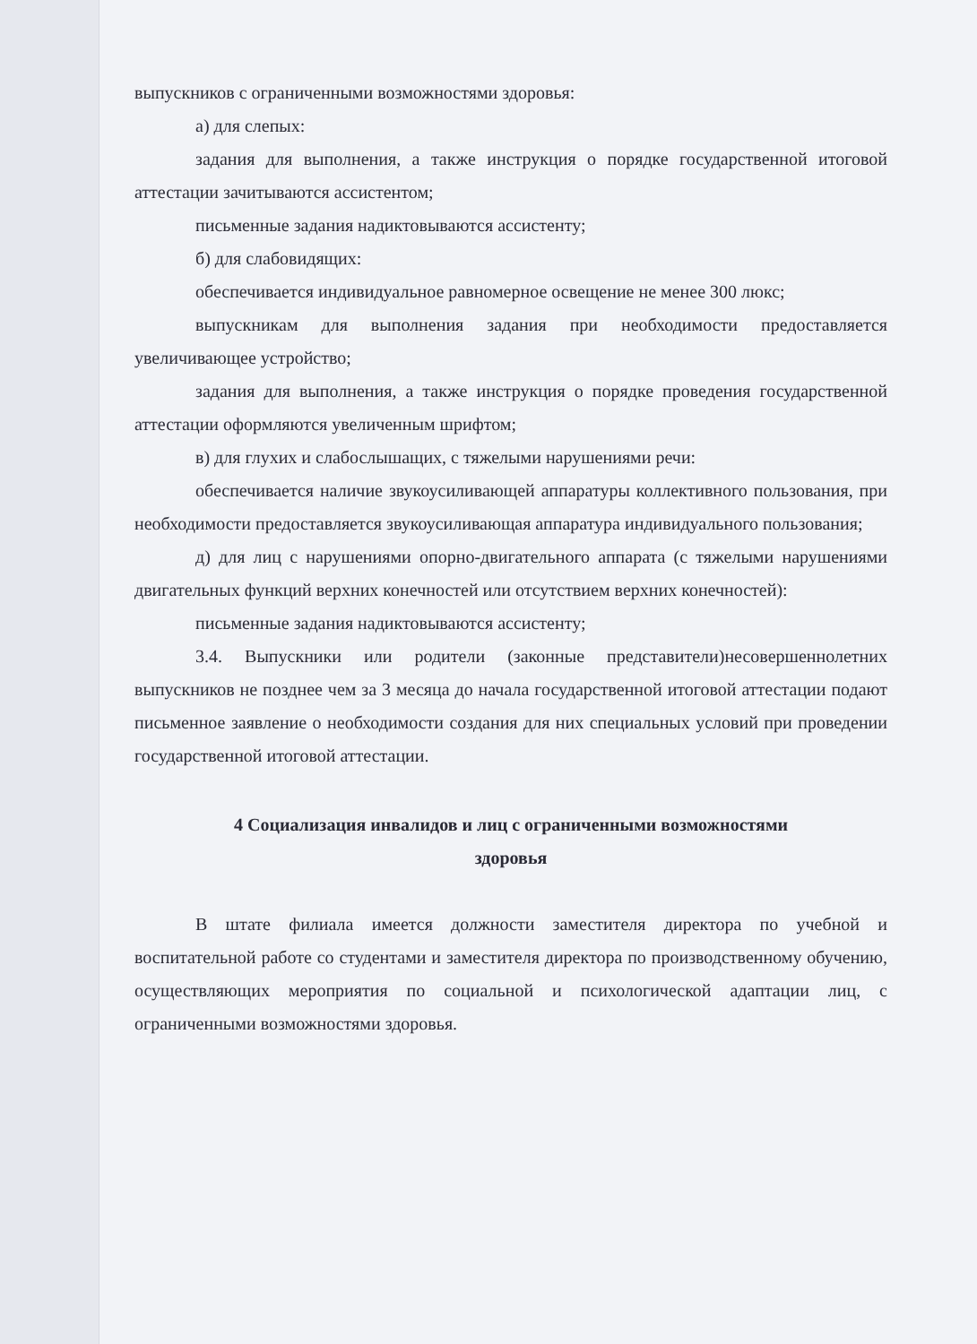выпускников с ограниченными возможностями здоровья:
а) для слепых:
задания для выполнения, а также инструкция о порядке государственной итоговой аттестации зачитываются ассистентом;
письменные задания надиктовываются ассистенту;
б) для слабовидящих:
обеспечивается индивидуальное равномерное освещение не менее 300 люкс;
выпускникам для выполнения задания при необходимости предоставляется увеличивающее устройство;
задания для выполнения, а также инструкция о порядке проведения государственной аттестации оформляются увеличенным шрифтом;
в) для глухих и слабослышащих, с тяжелыми нарушениями речи:
обеспечивается наличие звукоусиливающей аппаратуры коллективного пользования, при необходимости предоставляется звукоусиливающая аппаратура индивидуального пользования;
д) для лиц с нарушениями опорно-двигательного аппарата (с тяжелыми нарушениями двигательных функций верхних конечностей или отсутствием верхних конечностей):
письменные задания надиктовываются ассистенту;
3.4. Выпускники или родители (законные представители)несовершеннолетних выпускников не позднее чем за 3 месяца до начала государственной итоговой аттестации подают письменное заявление о необходимости создания для них специальных условий при проведении государственной итоговой аттестации.
4 Социализация инвалидов и лиц с ограниченными возможностями
здоровья
В штате филиала имеется должности заместителя директора по учебной и воспитательной работе со студентами и заместителя директора по производственному обучению, осуществляющих мероприятия по социальной и психологической адаптации лиц, с ограниченными возможностями здоровья.